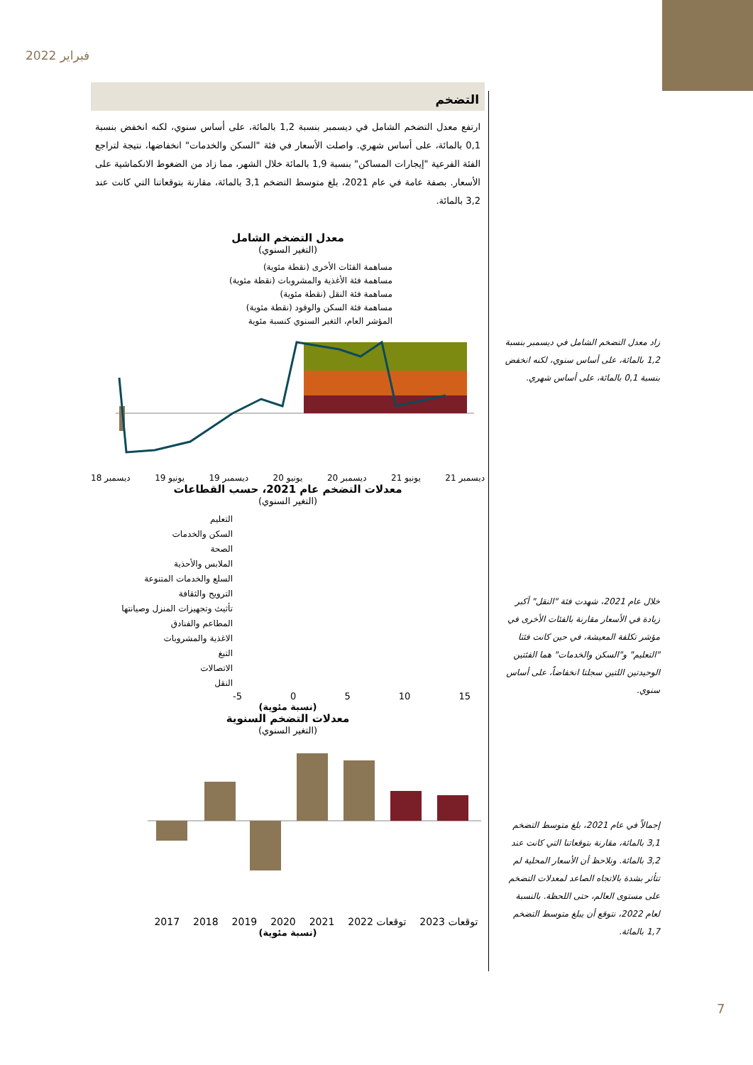فبراير 2022
التضخم
ارتفع معدل التضخم الشامل في ديسمبر بنسبة 1,2 بالمائة، على أساس سنوي، لكنه انخفض بنسبة 0,1 بالمائة، على أساس شهري. واصلت الأسعار في فئة "السكن والخدمات" انخفاضها، نتيجة لتراجع الفئة الفرعية "إيجارات المساكن" بنسبة 1,9 بالمائة خلال الشهر، مما زاد من الضغوط الانكماشية على الأسعار. بصفة عامة في عام 2021، بلغ متوسط التضخم 3,1 بالمائة، مقارنة بتوقعاتنا التي كانت عند 3,2 بالمائة.
معدل التضخم الشامل
(التغير السنوي)
مساهمة الفئات الأخرى (نقطة مئوية)
مساهمة فئة الأغذية والمشروبات (نقطة مئوية)
مساهمة فئة النقل (نقطة مئوية)
مساهمة فئة السكن والوقود (نقطة مئوية)
المؤشر العام، التغير السنوي كنسبة مئوية
ديسمبر 21 يونيو 21 ديسمبر 20 يونيو 20 ديسمبر 19 يونيو 19 ديسمبر 18
معدلات التضخم عام 2021، حسب القطاعات
(التغير السنوي)
التعليم
السكن والخدمات
الصحة
الملابس والأحذية
السلع والخدمات المتنوعة
الترويح والثقافة
تأثيث وتجهيزات المنزل وصيانتها
المطاعم والفنادق
الاغذية والمشروبات
التبغ
الاتصالات
النقل
-5 0 5 10 15
(نسبة مئوية)
معدلات التضخم السنوية
(التغير السنوي)
2017 2018 2019 2020 2021 2022 توقعات 2023 توقعات
(نسبة مئوية)
زاد معدل التضخم الشامل في ديسمبر بنسبة 1,2 بالمائة، على أساس سنوي، لكنه انخفض بنسبة 0,1 بالمائة، على أساس شهري.
خلال عام 2021، شهدت فئة "النقل" أكبر زيادة في الأسعار مقارنة بالفئات الأخرى في مؤشر تكلفة المعيشة، في حين كانت فئتا "التعليم" و"السكن والخدمات" هما الفئتين الوحيدتين اللتين سجلتا انخفاضاً، على أساس سنوي.
إجمالاً في عام 2021، بلغ متوسط التضخم 3,1 بالمائة، مقارنة بتوقعاتنا التي كانت عند 3,2 بالمائة. ونلاحظ أن الأسعار المحلية لم تتأثر بشدة بالاتجاه الصاعد لمعدلات التضخم على مستوى العالم، حتى اللحظة. بالنسبة لعام 2022، نتوقع أن يبلغ متوسط التضخم 1,7 بالمائة.
7